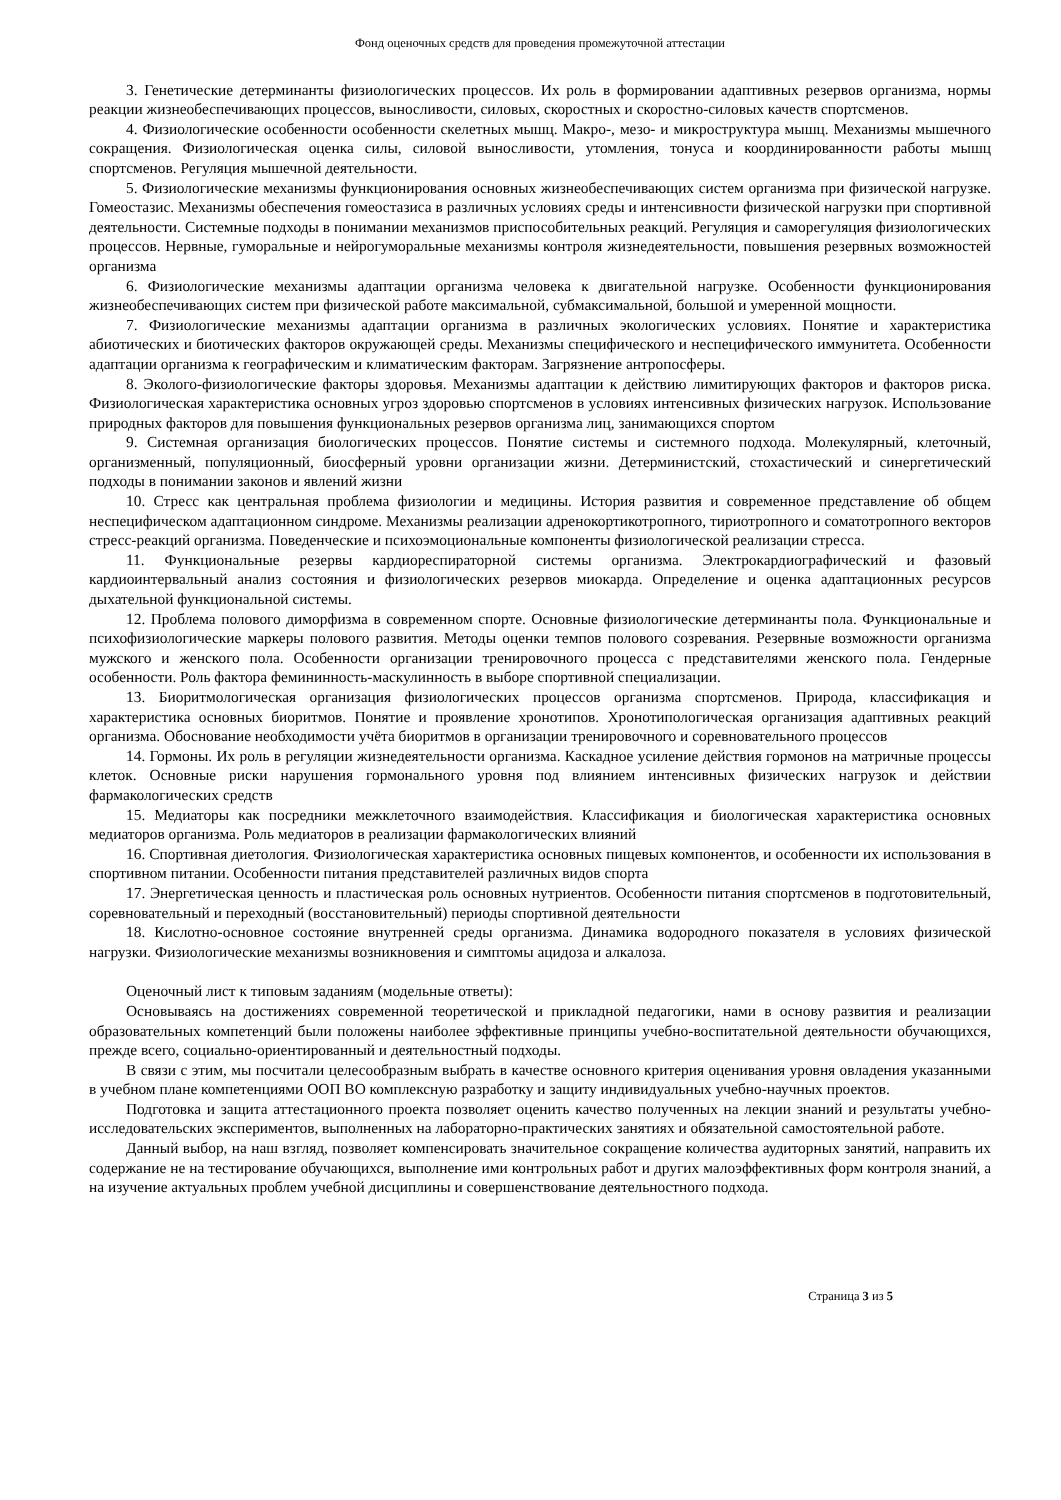Фонд оценочных средств для проведения промежуточной аттестации
3. Генетические детерминанты физиологических процессов. Их роль в формировании адаптивных резервов организма, нормы реакции жизнеобеспечивающих процессов, выносливости, силовых, скоростных и скоростно-силовых качеств спортсменов.
4. Физиологические особенности особенности скелетных мышц. Макро-, мезо- и микроструктура мышц. Механизмы мышечного сокращения. Физиологическая оценка силы, силовой выносливости, утомления, тонуса и координированности работы мышц спортсменов. Регуляция мышечной деятельности.
5. Физиологические механизмы функционирования основных жизнеобеспечивающих систем организма при физической нагрузке. Гомеостазис. Механизмы обеспечения гомеостазиса в различных условиях среды и интенсивности физической нагрузки при спортивной деятельности. Системные подходы в понимании механизмов приспособительных реакций. Регуляция и саморегуляция физиологических процессов. Нервные, гуморальные и нейрогуморальные механизмы контроля жизнедеятельности, повышения резервных возможностей организма
6. Физиологические механизмы адаптации организма человека к двигательной нагрузке. Особенности функционирования жизнеобеспечивающих систем при физической работе максимальной, субмаксимальной, большой и умеренной мощности.
7. Физиологические механизмы адаптации организма в различных экологических условиях. Понятие и характеристика абиотических и биотических факторов окружающей среды. Механизмы специфического и неспецифического иммунитета. Особенности адаптации организма к географическим и климатическим факторам. Загрязнение антропосферы.
8. Эколого-физиологические факторы здоровья. Механизмы адаптации к действию лимитирующих факторов и факторов риска. Физиологическая характеристика основных угроз здоровью спортсменов в условиях интенсивных физических нагрузок. Использование природных факторов для повышения функциональных резервов организма лиц, занимающихся спортом
9. Системная организация биологических процессов. Понятие системы и системного подхода. Молекулярный, клеточный, организменный, популяционный, биосферный уровни организации жизни. Детерминистский, стохастический и синергетический подходы в понимании законов и явлений жизни
10. Стресс как центральная проблема физиологии и медицины. История развития и современное представление об общем неспецифическом адаптационном синдроме. Механизмы реализации адренокортикотропного, тириотропного и соматотропного векторов стресс-реакций организма. Поведенческие и психоэмоциональные компоненты физиологической реализации стресса.
11. Функциональные резервы кардиореспираторной системы организма. Электрокардиографический и фазовый кардиоинтервальный анализ состояния и физиологических резервов миокарда. Определение и оценка адаптационных ресурсов дыхательной функциональной системы.
12. Проблема полового диморфизма в современном спорте. Основные физиологические детерминанты пола. Функциональные и психофизиологические маркеры полового развития. Методы оценки темпов полового созревания. Резервные возможности организма мужского и женского пола. Особенности организации тренировочного процесса с представителями женского пола. Гендерные особенности. Роль фактора фемининность-маскулинность в выборе спортивной специализации.
13. Биоритмологическая организация физиологических процессов организма спортсменов. Природа, классификация и характеристика основных биоритмов. Понятие и проявление хронотипов. Хронотипологическая организация адаптивных реакций организма. Обоснование необходимости учёта биоритмов в организации тренировочного и соревновательного процессов
14. Гормоны. Их роль в регуляции жизнедеятельности организма. Каскадное усиление действия гормонов на матричные процессы клеток. Основные риски нарушения гормонального уровня под влиянием интенсивных физических нагрузок и действии фармакологических средств
15. Медиаторы как посредники межклеточного взаимодействия. Классификация и биологическая характеристика основных медиаторов организма. Роль медиаторов в реализации фармакологических влияний
16. Спортивная диетология. Физиологическая характеристика основных пищевых компонентов, и особенности их использования в спортивном питании. Особенности питания представителей различных видов спорта
17. Энергетическая ценность и пластическая роль основных нутриентов. Особенности питания спортсменов в подготовительный, соревновательный и переходный (восстановительный) периоды спортивной деятельности
18. Кислотно-основное состояние внутренней среды организма. Динамика водородного показателя в условиях физической нагрузки. Физиологические механизмы возникновения и симптомы ацидоза и алкалоза.
Оценочный лист к типовым заданиям (модельные ответы):
Основываясь на достижениях современной теоретической и прикладной педагогики, нами в основу развития и реализации образовательных компетенций были положены наиболее эффективные принципы учебно-воспитательной деятельности обучающихся, прежде всего, социально-ориентированный и деятельностный подходы.
В связи с этим, мы посчитали целесообразным выбрать в качестве основного критерия оценивания уровня овладения указанными в учебном плане компетенциями ООП ВО комплексную разработку и защиту индивидуальных учебно-научных проектов.
Подготовка и защита аттестационного проекта позволяет оценить качество полученных на лекции знаний и результаты учебно-исследовательских экспериментов, выполненных на лабораторно-практических занятиях и обязательной самостоятельной работе.
Данный выбор, на наш взгляд, позволяет компенсировать значительное сокращение количества аудиторных занятий, направить их содержание не на тестирование обучающихся, выполнение ими контрольных работ и других малоэффективных форм контроля знаний, а на изучение актуальных проблем учебной дисциплины и совершенствование деятельностного подхода.
Страница 3 из 5